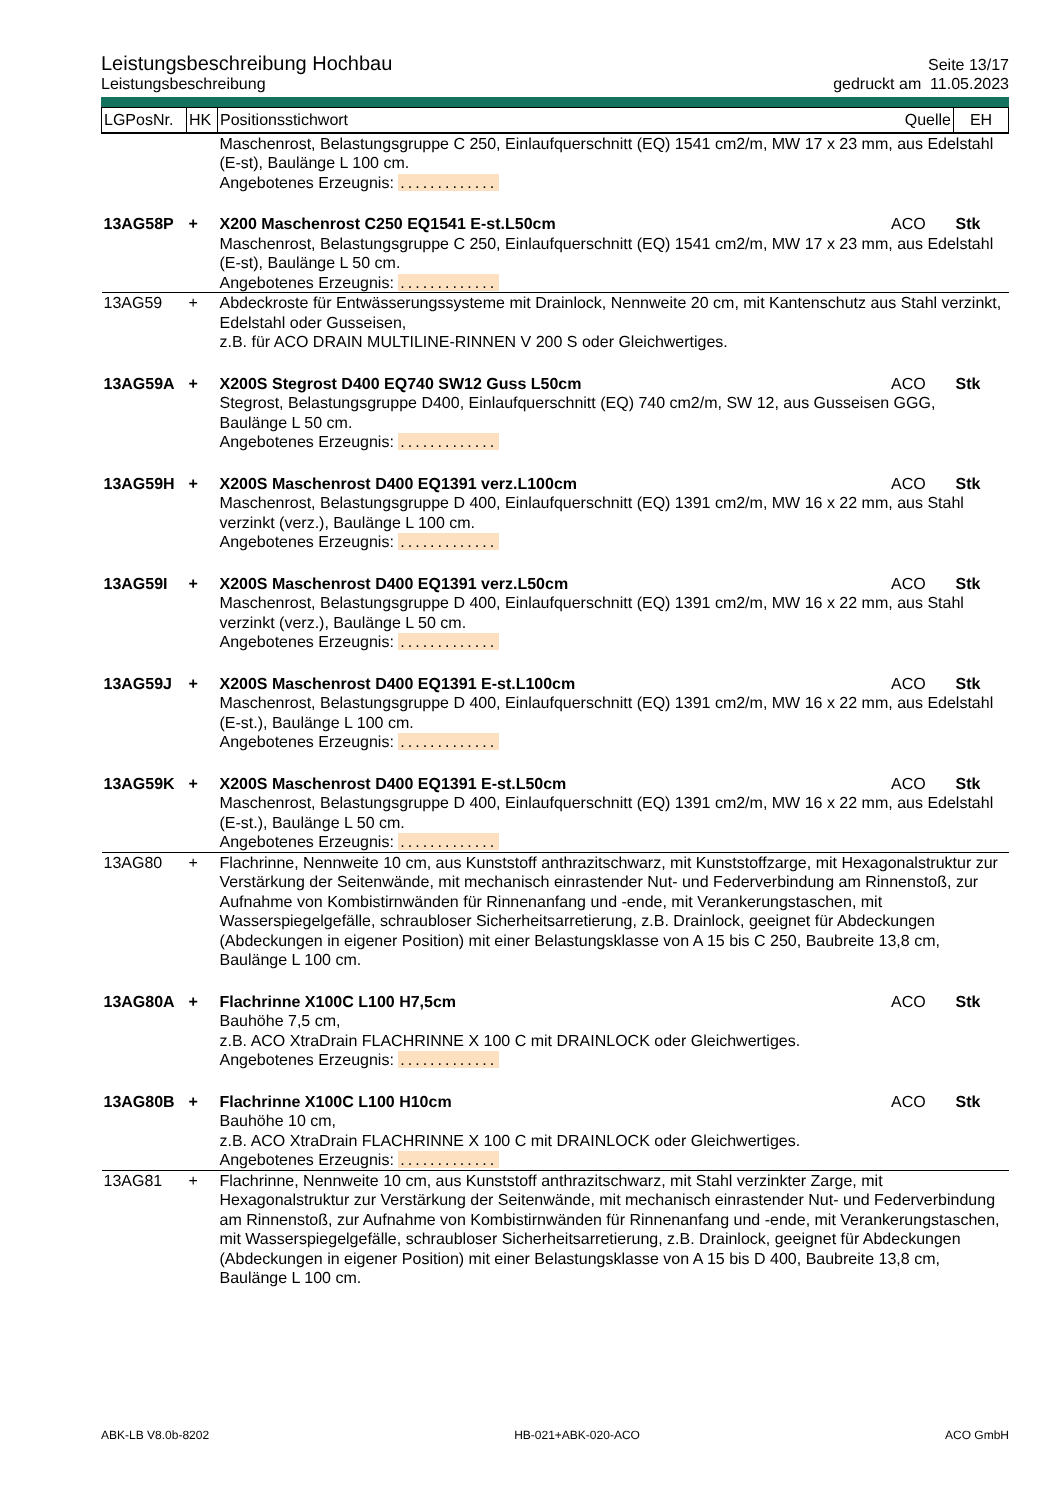Leistungsbeschreibung Hochbau Seite 13/17
Leistungsbeschreibung gedruckt am 11.05.2023
| LGPosNr. | HK | Positionsstichwort | Quelle | EH |
| | | Maschenrost, Belastungsgruppe C 250, Einlaufquerschnitt (EQ) 1541 cm2/m, MW 17 x 23 mm, aus Edelstahl (E-st), Baulänge L 100 cm. Angebotenes Erzeugnis: ............. | | |
| 13AG58P | + | X200 Maschenrost C250 EQ1541 E-st.L50cm | ACO | Stk |
| | | Maschenrost, Belastungsgruppe C 250, Einlaufquerschnitt (EQ) 1541 cm2/m, MW 17 x 23 mm, aus Edelstahl (E-st), Baulänge L 50 cm. Angebotenes Erzeugnis: ............. | | |
| 13AG59 | + | Abdeckroste für Entwässerungssysteme mit Drainlock, Nennweite 20 cm, mit Kantenschutz aus Stahl verzinkt, Edelstahl oder Gusseisen, z.B. für ACO DRAIN MULTILINE-RINNEN V 200 S oder Gleichwertiges. | | |
| 13AG59A | + | X200S Stegrost D400 EQ740 SW12 Guss L50cm | ACO | Stk |
| | | Stegrost, Belastungsgruppe D400, Einlaufquerschnitt (EQ) 740 cm2/m, SW 12, aus Gusseisen GGG, Baulänge L 50 cm. Angebotenes Erzeugnis: ............. | | |
| 13AG59H | + | X200S Maschenrost D400 EQ1391 verz.L100cm | ACO | Stk |
| | | Maschenrost, Belastungsgruppe D 400, Einlaufquerschnitt (EQ) 1391 cm2/m, MW 16 x 22 mm, aus Stahl verzinkt (verz.), Baulänge L 100 cm. Angebotenes Erzeugnis: ............. | | |
| 13AG59I | + | X200S Maschenrost D400 EQ1391 verz.L50cm | ACO | Stk |
| | | Maschenrost, Belastungsgruppe D 400, Einlaufquerschnitt (EQ) 1391 cm2/m, MW 16 x 22 mm, aus Stahl verzinkt (verz.), Baulänge L 50 cm. Angebotenes Erzeugnis: ............. | | |
| 13AG59J | + | X200S Maschenrost D400 EQ1391 E-st.L100cm | ACO | Stk |
| | | Maschenrost, Belastungsgruppe D 400, Einlaufquerschnitt (EQ) 1391 cm2/m, MW 16 x 22 mm, aus Edelstahl (E-st.), Baulänge L 100 cm. Angebotenes Erzeugnis: ............. | | |
| 13AG59K | + | X200S Maschenrost D400 EQ1391 E-st.L50cm | ACO | Stk |
| | | Maschenrost, Belastungsgruppe D 400, Einlaufquerschnitt (EQ) 1391 cm2/m, MW 16 x 22 mm, aus Edelstahl (E-st.), Baulänge L 50 cm. Angebotenes Erzeugnis: ............. | | |
| 13AG80 | + | Flachrinne, Nennweite 10 cm, aus Kunststoff anthrazitschwarz, mit Kunststoffzarge, mit Hexagonalstruktur zur Verstärkung der Seitenwände, mit mechanisch einrastender Nut- und Federverbindung am Rinnenstoß, zur Aufnahme von Kombistirnwänden für Rinnenanfang und -ende, mit Verankerungstaschen, mit Wasserspiegelgefälle, schraubloser Sicherheitsarretierung, z.B. Drainlock, geeignet für Abdeckungen (Abdeckungen in eigener Position) mit einer Belastungsklasse von A 15 bis C 250, Baubreite 13,8 cm, Baulänge L 100 cm. | | |
| 13AG80A | + | Flachrinne X100C L100 H7,5cm | ACO | Stk |
| | | Bauhöhe 7,5 cm, z.B. ACO XtraDrain FLACHRINNE X 100 C mit DRAINLOCK oder Gleichwertiges. Angebotenes Erzeugnis: ............. | | |
| 13AG80B | + | Flachrinne X100C L100 H10cm | ACO | Stk |
| | | Bauhöhe 10 cm, z.B. ACO XtraDrain FLACHRINNE X 100 C mit DRAINLOCK oder Gleichwertiges. Angebotenes Erzeugnis: ............. | | |
| 13AG81 | + | Flachrinne, Nennweite 10 cm, aus Kunststoff anthrazitschwarz, mit Stahl verzinkter Zarge, mit Hexagonalstruktur zur Verstärkung der Seitenwände, mit mechanisch einrastender Nut- und Federverbindung am Rinnenstoß, zur Aufnahme von Kombistirnwänden für Rinnenanfang und -ende, mit Verankerungstaschen, mit Wasserspiegelgefälle, schraubloser Sicherheitsarretierung, z.B. Drainlock, geeignet für Abdeckungen (Abdeckungen in eigener Position) mit einer Belastungsklasse von A 15 bis D 400, Baubreite 13,8 cm, Baulänge L 100 cm. | | |
ABK-LB V8.0b-8202 HB-021+ABK-020-ACO ACO GmbH